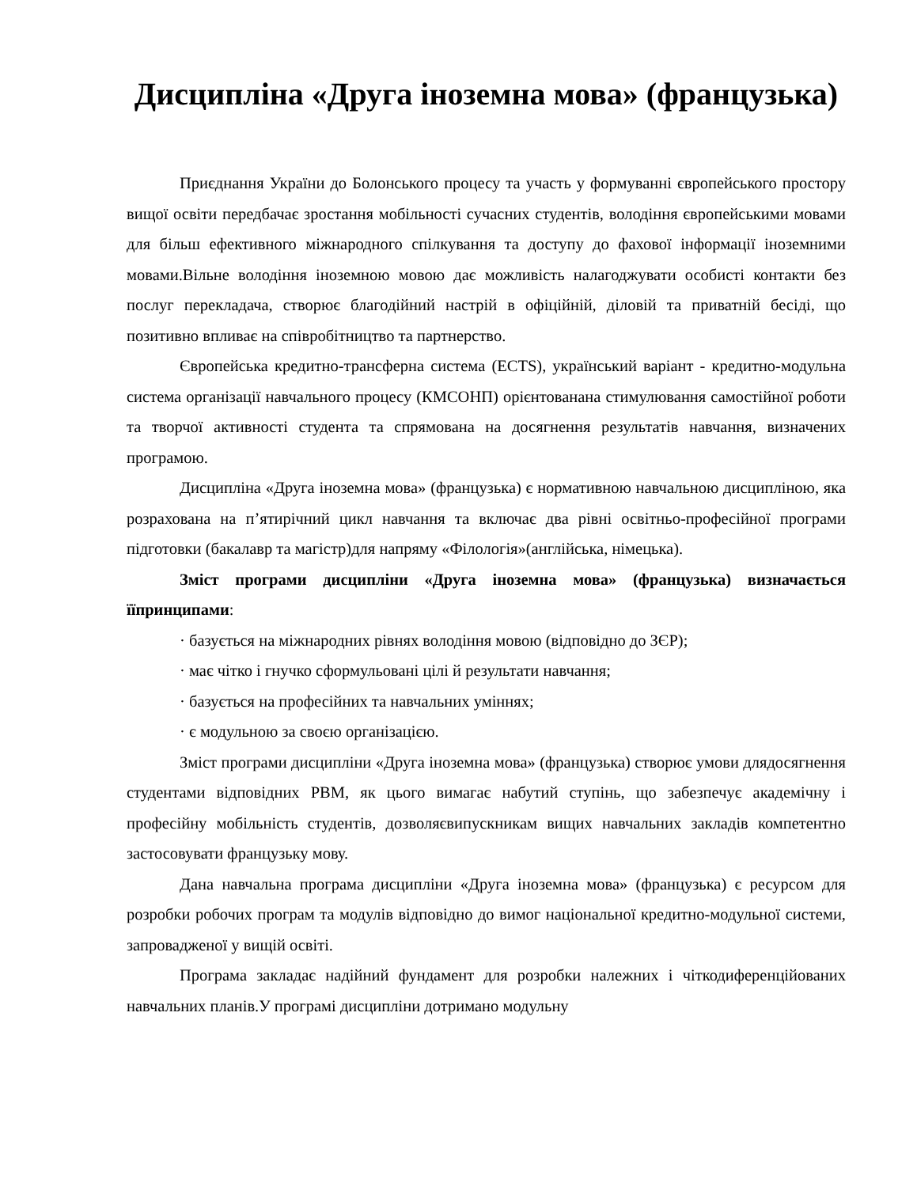Дисципліна «Друга іноземна мова» (французька)
Приєднання України до Болонського процесу та участь у формуванні європейського простору вищої освіти передбачає зростання мобільності сучасних студентів, володіння європейськими мовами для більш ефективного міжнародного спілкування та доступу до фахової інформації іноземними мовами.Вільне володіння іноземною мовою дає можливість налагоджувати особисті контакти без послуг перекладача, створює благодійний настрій в офіційній, діловій та приватній бесіді, що позитивно впливає на співробітництво та партнерство.
Європейська кредитно-трансферна система (ECTS), український варіант - кредитно-модульна система організації навчального процесу (КМСОНП) орієнтованана стимулювання самостійної роботи та творчої активності студента та спрямована на досягнення результатів навчання, визначених програмою.
Дисципліна «Друга іноземна мова» (французька) є нормативною навчальною дисципліною, яка розрахована на п’ятирічний цикл навчання та включає два рівні освітньо-професійної програми підготовки (бакалавр та магістр)для напряму «Філологія»(англійська, німецька).
Зміст програми дисципліни «Друга іноземна мова» (французька) визначається їїпринципами:
· базується на міжнародних рівнях володіння мовою (відповідно до ЗЄР);
· має чітко і гнучко сформульовані цілі й результати навчання;
· базується на професійних та навчальних уміннях;
· є модульною за своєю організацією.
Зміст програми дисципліни «Друга іноземна мова» (французька) створює умови длядосягнення студентами відповідних РВМ, як цього вимагає набутий ступінь, що забезпечує академічну і професійну мобільність студентів, дозволяєвипускникам вищих навчальних закладів компетентно застосовувати французьку мову.
Дана навчальна програма дисципліни «Друга іноземна мова» (французька) є ресурсом для розробки робочих програм та модулів відповідно до вимог національної кредитно-модульної системи, запровадженої у вищій освіті.
Програма закладає надійний фундамент для розробки належних і чіткодиференційованих навчальних планів.У програмі дисципліни дотримано модульну